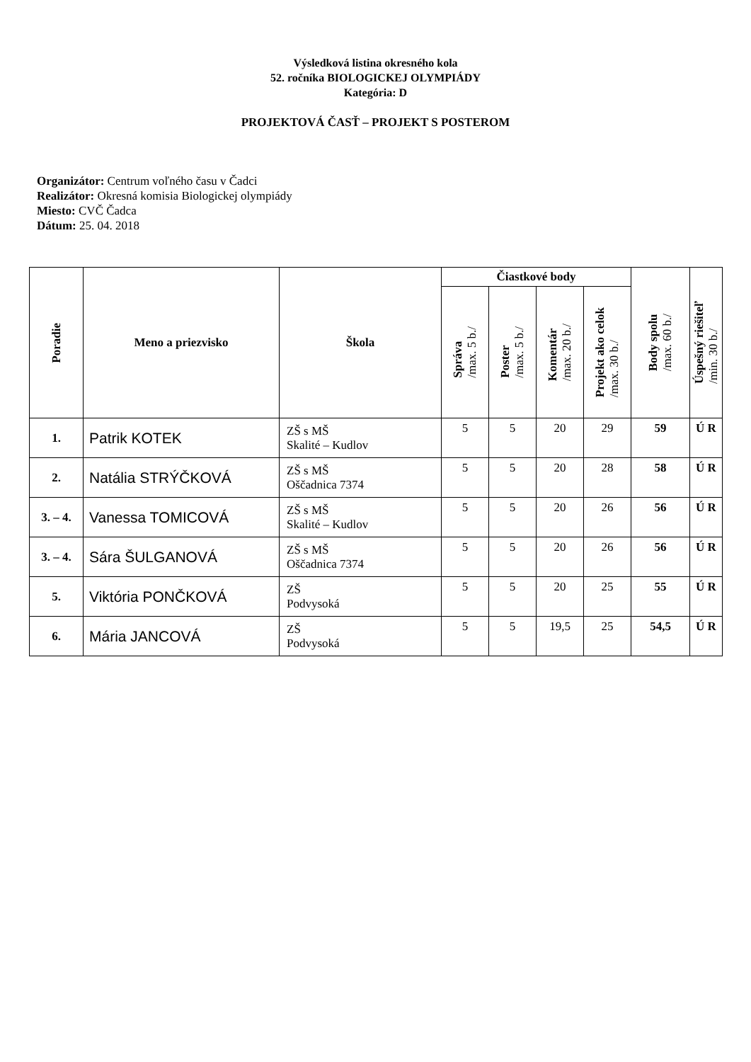Výsledková listina okresného kola
52. ročníka BIOLOGICKEJ OLYMPIÁDY
Kategória: D
PROJEKTOVÁ ČASŤ – PROJEKT S POSTEROM
Organizátor: Centrum voľného času v Čadci
Realizátor: Okresná komisia Biologickej olympiády
Miesto: CVČ Čadca
Dátum: 25. 04. 2018
| Poradie | Meno a priezvisko | Škola | Čiastkové body | | | | Body spolu /max. 60 b./ | Úspešný riešiteľ /min. 30 b./ |
| --- | --- | --- | --- | --- | --- | --- | --- | --- |
| | | | Správa /max. 5 b./ | Poster /max. 5 b./ | Komentár /max. 20 b./ | Projekt ako celok /max. 30 b./ | | |
| 1. | Patrik KOTEK | ZŠ s MŠ Skalité – Kudlov | 5 | 5 | 20 | 29 | 59 | Ú R |
| 2. | Natália STRÝČKOVÁ | ZŠ s MŠ Oščadnica 7374 | 5 | 5 | 20 | 28 | 58 | Ú R |
| 3. – 4. | Vanessa TOMICOVÁ | ZŠ s MŠ Skalité – Kudlov | 5 | 5 | 20 | 26 | 56 | Ú R |
| 3. – 4. | Sára ŠULGANOVÁ | ZŠ s MŠ Oščadnica 7374 | 5 | 5 | 20 | 26 | 56 | Ú R |
| 5. | Viktória PONČKOVÁ | ZŠ Podvysoká | 5 | 5 | 20 | 25 | 55 | Ú R |
| 6. | Mária JANCOVÁ | ZŠ Podvysoká | 5 | 5 | 19,5 | 25 | 54,5 | Ú R |